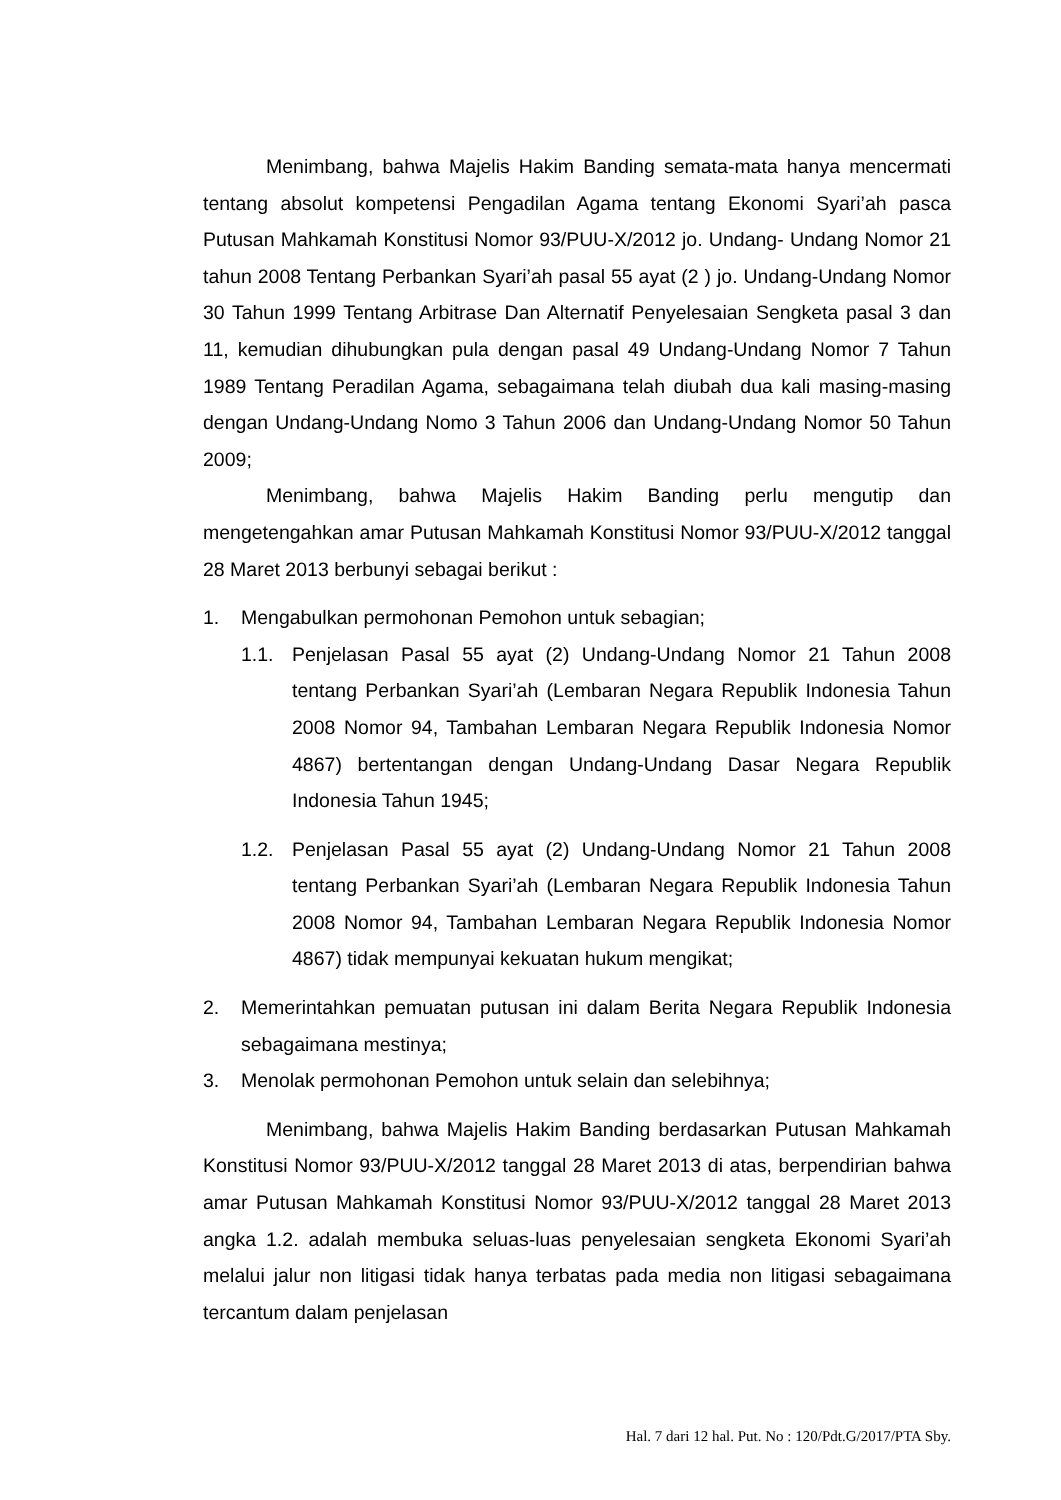Menimbang, bahwa Majelis Hakim Banding semata-mata hanya mencermati tentang absolut kompetensi Pengadilan Agama tentang Ekonomi Syari’ah pasca Putusan Mahkamah Konstitusi Nomor 93/PUU-X/2012 jo. Undang- Undang Nomor 21 tahun 2008 Tentang Perbankan Syari’ah pasal 55 ayat (2 ) jo. Undang-Undang Nomor 30 Tahun 1999 Tentang Arbitrase Dan Alternatif Penyelesaian Sengketa pasal 3 dan 11, kemudian dihubungkan pula dengan pasal 49 Undang-Undang Nomor 7 Tahun 1989 Tentang Peradilan Agama, sebagaimana telah diubah dua kali masing-masing dengan Undang-Undang Nomo 3 Tahun 2006 dan Undang-Undang Nomor 50 Tahun 2009;
Menimbang, bahwa Majelis Hakim Banding perlu mengutip dan mengetengahkan amar Putusan Mahkamah Konstitusi Nomor 93/PUU-X/2012 tanggal 28 Maret 2013 berbunyi sebagai berikut :
1. Mengabulkan permohonan Pemohon untuk sebagian;
1.1. Penjelasan Pasal 55 ayat (2) Undang-Undang Nomor 21 Tahun 2008 tentang Perbankan Syari’ah (Lembaran Negara Republik Indonesia Tahun 2008 Nomor 94, Tambahan Lembaran Negara Republik Indonesia Nomor 4867) bertentangan dengan Undang-Undang Dasar Negara Republik Indonesia Tahun 1945;
1.2. Penjelasan Pasal 55 ayat (2) Undang-Undang Nomor 21 Tahun 2008 tentang Perbankan Syari’ah (Lembaran Negara Republik Indonesia Tahun 2008 Nomor 94, Tambahan Lembaran Negara Republik Indonesia Nomor 4867) tidak mempunyai kekuatan hukum mengikat;
2. Memerintahkan pemuatan putusan ini dalam Berita Negara Republik Indonesia sebagaimana mestinya;
3. Menolak permohonan Pemohon untuk selain dan selebihnya;
Menimbang, bahwa Majelis Hakim Banding berdasarkan Putusan Mahkamah Konstitusi Nomor 93/PUU-X/2012 tanggal 28 Maret 2013 di atas, berpendirian bahwa amar Putusan Mahkamah Konstitusi Nomor 93/PUU-X/2012 tanggal 28 Maret 2013 angka 1.2. adalah membuka seluas-luas penyelesaian sengketa Ekonomi Syari’ah melalui jalur non litigasi tidak hanya terbatas pada media non litigasi sebagaimana tercantum dalam penjelasan
Hal. 7 dari 12 hal. Put. No : 120/Pdt.G/2017/PTA Sby.